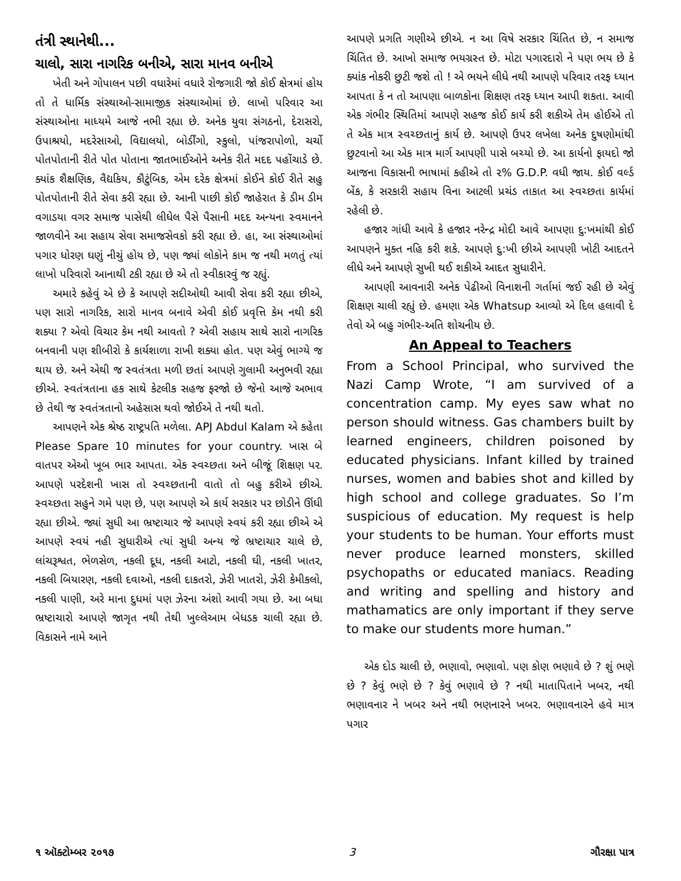તંત્રી સ્થાનેથી...
ચાલો, સારા નાગરિક બનીએ, સારા માનવ બનીએ
ખેતી અને ગોપાલન પછી વધારેમાં વધારે રોજગારી જો કોઈ ક્ષેત્રમાં હોય તો તે ધાર્મિક સંસ્થાઓ-સામાજીક સંસ્થાઓમાં છે. લાખો પરિવાર આ સંસ્થાઓના માધ્યમે આજે નભી રહ્યા છે. અનેક યુવા સંગઠનો, દેરાસરો, ઉપાશ્રયો, મદરેસાઓ, વિદ્યાલયો, બોર્ડીંગો, સ્કુલો, પાંજરાપોળો, ચર્ચો પોતપોતાની રીતે પોત પોતાના જાતભાઈઓને અનેક રીતે મદદ પહોંચાડે છે. ક્યાંક શૈક્ષણિક, વૈદ્યકિય, કૌટુંબિક, એમ દરેક ક્ષેત્રમાં કોઈને કોઈ રીતે સહુ પોતપોતાની રીતે સેવા કરી રહ્યા છે. આની પાછી કોઈ જાહેરાત કે ડીમ ડીમ વગાડયા વગર સમાજ પાસેથી લીધેલ પૈસે પૈસાની મદદ અન્યના સ્વમાનને જાળવીને આ સહાય સેવા સમાજસેવકો કરી રહ્યા છે. હા, આ સંસ્થાઓમાં પગાર ધોરણ ઘણું નીચું હોય છે, પણ જ્યાં લોકોને કામ જ નથી મળતું ત્યાં લાખો પરિવારો આનાથી ટકી રહ્યા છે એ તો સ્વીકારવું જ રહ્યું.
અમારે કહેવું એ છે કે આપણે સદીઓથી આવી સેવા કરી રહ્યા છીએ, પણ સારો નાગરિક, સારો માનવ બનાવે એવી કોઈ પ્રવૃત્તિ કેમ નથી કરી શક્યા ? એવો વિચાર કેમ નથી આવતો ? એવી સહાય સાથે સારો નાગરિક બનવાની પણ શીબીરો કે કાર્યશાળા રાખી શક્યા હોત. પણ એવું ભાગ્યે જ થાય છે. અને એથી જ સ્વતંત્રતા મળી છતાં આપણે ગુલામી અનુભવી રહ્યા છીએ. સ્વતંત્રતાના હક સાથે કેટલીક સહજ ફરજો છે જેનો આજે અભાવ છે તેથી જ સ્વતંત્રતાનો અહેસાસ થવો જોઈએ તે નથી થતો.
આપણને એક શ્રેષ્ઠ રાષ્ટ્રપતિ મળેલા. APJ Abdul Kalam એ કહેતા Please Spare 10 minutes for your country. ખાસ બે વાતપર એઓ ખૂબ ભાર આપતા. એક સ્વચ્છતા અને બીજૂં શિક્ષણ પર. આપણે પરદેશની ખાસ તો સ્વચ્છતાની વાતો તો બહુ કરીએ છીએ. સ્વચ્છતા સહુને ગમે પણ છે, પણ આપણે એ કાર્ય સરકાર પર છોડીને ઊંઘી રહ્યા છીએ. જ્યાં સુધી આ ભ્રષ્ટાચાર જે આપણે સ્વયં કરી રહ્યા છીએ એ આપણે સ્વયં નહી સુધારીએ ત્યાં સુધી અન્ય જે ભ્રષ્ટાચાર ચાલે છે, લાંચરૂશ્વત, ભેળસેળ, નકલી દૂધ, નકલી આટો, નકલી ઘી, નકલી ખાતર, નકલી બિયારણ, નકલી દવાઓ, નકલી દાકતરો, ઝેરી ખાતરો, ઝેરી કેમીકલો, નકલી પાણી, અરે માના દુધમાં પણ ઝેરના અંશો આવી ગયા છે. આ બધા ભ્રષ્ટાચારો આપણે જાગૃત નથી તેથી ખુલ્લેઆમ બેધડક ચાલી રહ્યા છે. વિકાસને નામે આને
આપણે પ્રગતિ ગણીએ છીએ. ન આ વિષે સરકાર ચિંતિત છે, ન સમાજ ચિંતિત છે. આખો સમાજ ભયગ્રસ્ત છે. મોટા પગારદારો ને પણ ભય છે કે ક્યાંક નોકરી છુટી જશે તો ! એ ભયને લીધે નથી આપણે પરિવાર તરફ ધ્યાન આપતા કે ન તો આપણા બાળકોના શિક્ષણ તરફ ધ્યાન આપી શકતા. આવી એક ગંભીર સ્થિતિમાં આપણે સહજ કોઈ કાર્ય કરી શકીએ તેમ હોઈએ તો તે એક માત્ર સ્વચ્છતાનું કાર્ય છે. આપણે ઉપર લખેલા અનેક દુષણોમાંથી છુટવાનો આ એક માત્ર માર્ગ આપણી પાસે બચ્યો છે. આ કાર્યનો ફાયદો જો આજના વિકાસની ભાષામાં કહીએ તો ૨% G.D.P. વધી જાય. કોઈ વર્લ્ડ બેંક, કે સરકારી સહાય વિના આટલી પ્રચંડ તાકાત આ સ્વચ્છતા કાર્યમાં રહેલી છે.
હજાર ગાંધી આવે કે હજાર નરેન્દ્ર મોદી આવે આપણા દુ:ખમાંથી કોઈ આપણને મુક્ત નહિ કરી શકે. આપણે દુ:ખી છીએ આપણી ખોટી આદતને લીધે અને આપણે સુખી થઈ શકીએ આદત સુધારીને.
આપણી આવનારી અનેક પેઢીઓ વિનાશની ગર્તામાં જઈ રહી છે એવું શિક્ષણ ચાલી રહ્યું છે. હમણા એક Whatsup આવ્યો એ દિલ હલાવી દે તેવો એ બહુ ગંભીર-અતિ શોચનીય છે.
An Appeal to Teachers
From a School Principal, who survived the Nazi Camp Wrote, “I am survived of a concentration camp. My eyes saw what no person should witness. Gas chambers built by learned engineers, children poisoned by educated physicians. Infant killed by trained nurses, women and babies shot and killed by high school and college graduates. So I’m suspicious of education. My request is help your students to be human. Your efforts must never produce learned monsters, skilled psychopaths or educated maniacs. Reading and writing and spelling and history and mathamatics are only important if they serve to make our students more human.”
એક દોડ ચાલી છે, ભણાવો, ભણાવો. પણ કોણ ભણાવે છે ? શું ભણે છે ? કેવું ભણે છે ? કેવું ભણાવે છે ? નથી માતાપિતાને ખબર, નથી ભણાવનાર ને ખબર અને નથી ભણનારને ખબર. ભણાવનારને હવે માત્ર પગાર
૧ ઑક્ટોમ્બર ૨૦૧૭ 3 ગૌરક્ષા પાત્ર